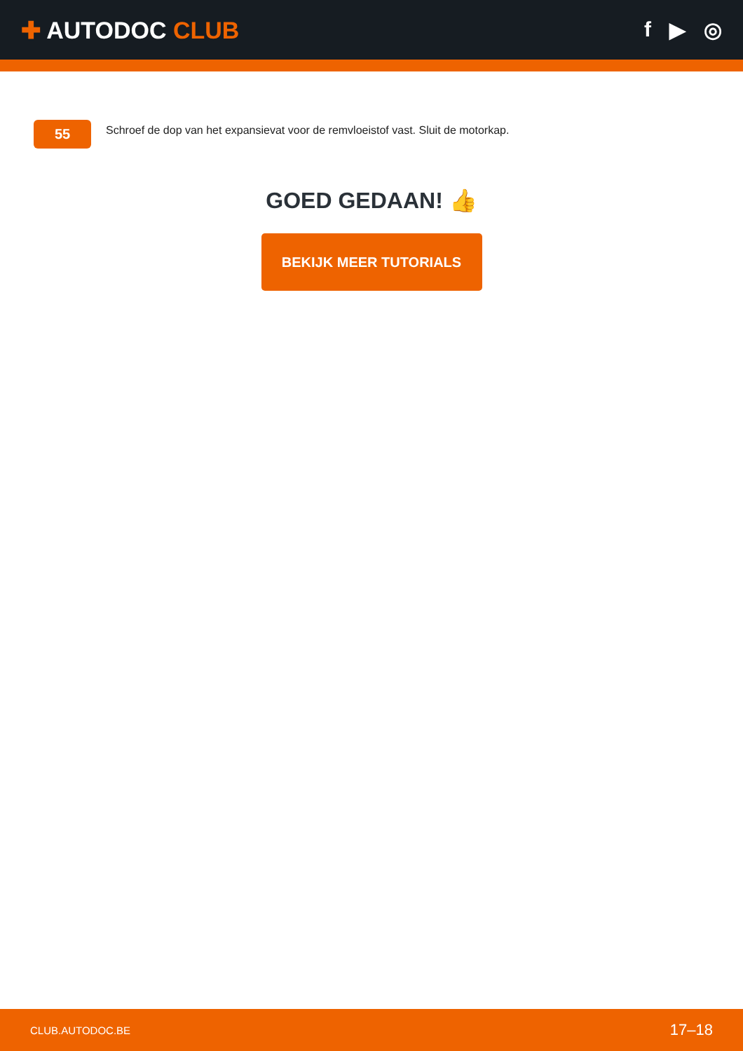✚ AUTODOC CLUB f ▶ ◎
55
Schroef de dop van het expansievat voor de remvloeistof vast. Sluit de motorkap.
GOED GEDAAN! 👍
BEKIJK MEER TUTORIALS
CLUB.AUTODOC.BE 17–18